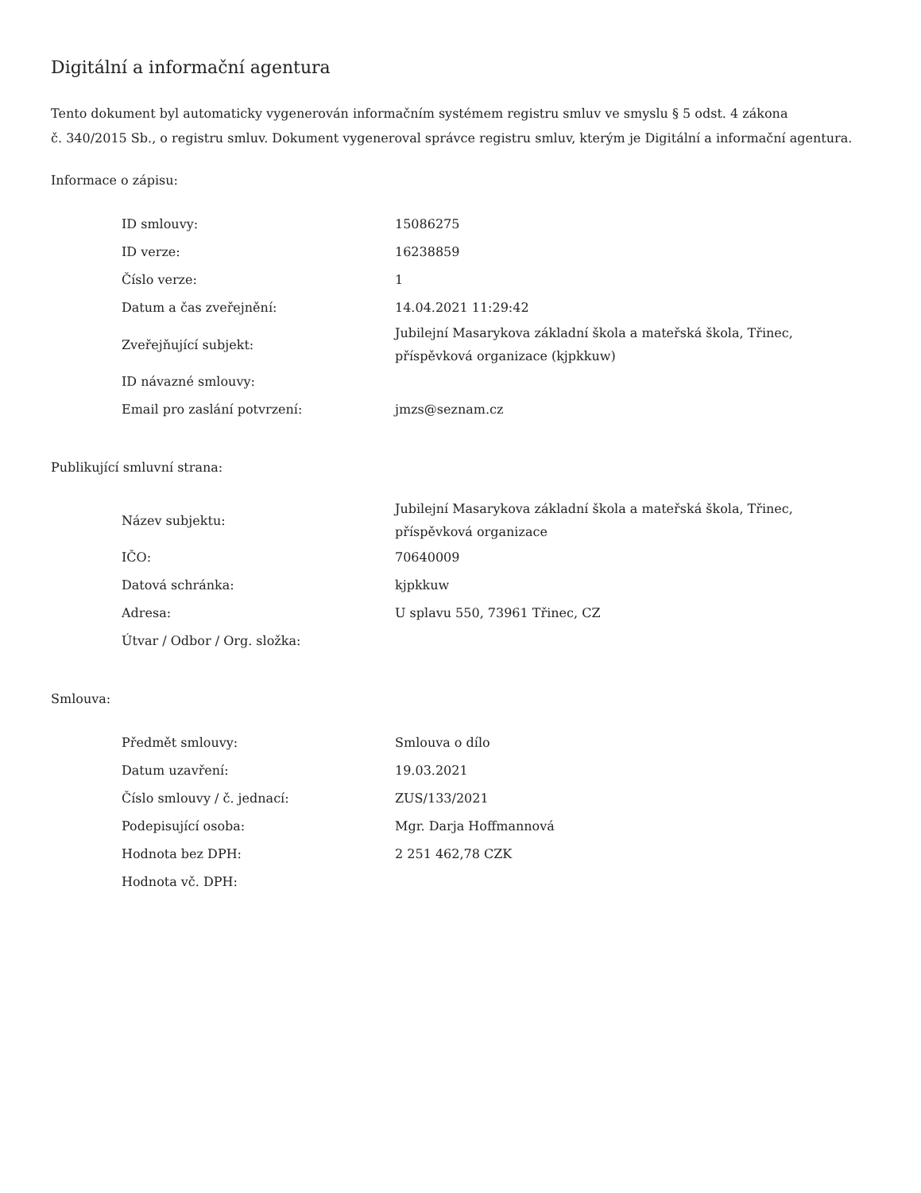Digitální a informační agentura
Tento dokument byl automaticky vygenerován informačním systémem registru smluv ve smyslu § 5 odst. 4 zákona
č. 340/2015 Sb., o registru smluv. Dokument vygeneroval správce registru smluv, kterým je Digitální a informační agentura.
Informace o zápisu:
| ID smlouvy: | 15086275 |
| ID verze: | 16238859 |
| Číslo verze: | 1 |
| Datum a čas zveřejnění: | 14.04.2021 11:29:42 |
| Zveřejňující subjekt: | Jubilejní Masarykova základní škola a mateřská škola, Třinec, příspěvková organizace (kjpkkuw) |
| ID návazné smlouvy: | |
| Email pro zaslání potvrzení: | jmzs@seznam.cz |
Publikující smluvní strana:
| Název subjektu: | Jubilejní Masarykova základní škola a mateřská škola, Třinec, příspěvková organizace |
| IČO: | 70640009 |
| Datová schránka: | kjpkkuw |
| Adresa: | U splavu 550, 73961 Třinec, CZ |
| Útvar / Odbor / Org. složka: | |
Smlouva:
| Předmět smlouvy: | Smlouva o dílo |
| Datum uzavření: | 19.03.2021 |
| Číslo smlouvy / č. jednací: | ZUS/133/2021 |
| Podepisující osoba: | Mgr. Darja Hoffmannová |
| Hodnota bez DPH: | 2 251 462,78 CZK |
| Hodnota vč. DPH: | |